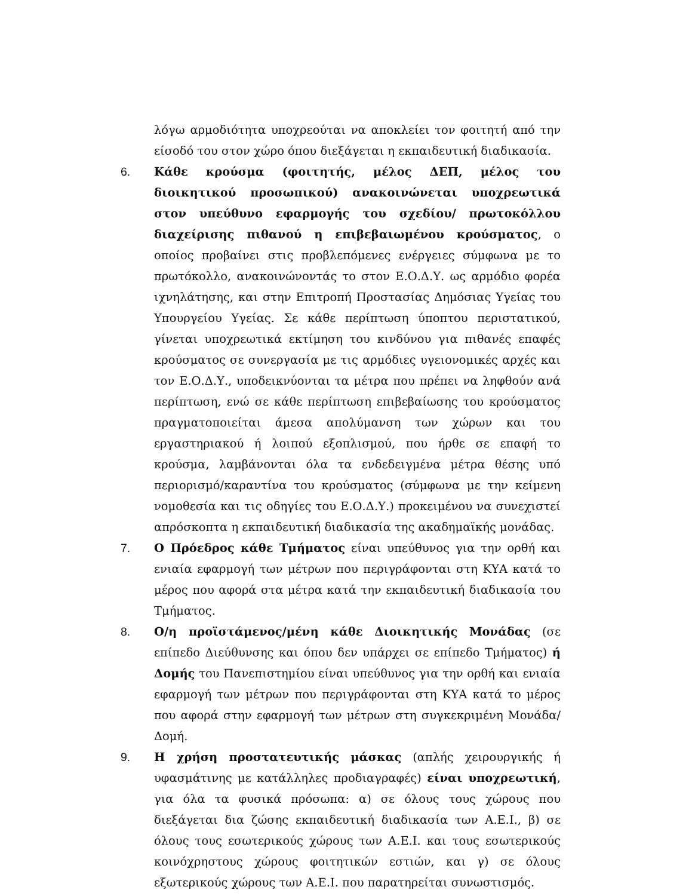λόγω αρμοδιότητα υποχρεούται να αποκλείει τον φοιτητή από την είσοδό του στον χώρο όπου διεξάγεται η εκπαιδευτική διαδικασία.
6. Κάθε κρούσμα (φοιτητής, μέλος ΔΕΠ, μέλος του διοικητικού προσωπικού) ανακοινώνεται υποχρεωτικά στον υπεύθυνο εφαρμογής του σχεδίου/ πρωτοκόλλου διαχείρισης πιθανού η επιβεβαιωμένου κρούσματος, ο οποίος προβαίνει στις προβλεπόμενες ενέργειες σύμφωνα με το πρωτόκολλο, ανακοινώνοντάς το στον Ε.Ο.Δ.Υ. ως αρμόδιο φορέα ιχνηλάτησης, και στην Επιτροπή Προστασίας Δημόσιας Υγείας του Υπουργείου Υγείας. Σε κάθε περίπτωση ύποπτου περιστατικού, γίνεται υποχρεωτικά εκτίμηση του κινδύνου για πιθανές επαφές κρούσματος σε συνεργασία με τις αρμόδιες υγειονομικές αρχές και τον Ε.Ο.Δ.Υ., υποδεικνύονται τα μέτρα που πρέπει να ληφθούν ανά περίπτωση, ενώ σε κάθε περίπτωση επιβεβαίωσης του κρούσματος πραγματοποιείται άμεσα απολύμανση των χώρων και του εργαστηριακού ή λοιπού εξοπλισμού, που ήρθε σε επαφή το κρούσμα, λαμβάνονται όλα τα ενδεδειγμένα μέτρα θέσης υπό περιορισμό/καραντίνα του κρούσματος (σύμφωνα με την κείμενη νομοθεσία και τις οδηγίες του Ε.Ο.Δ.Υ.) προκειμένου να συνεχιστεί απρόσκοπτα η εκπαιδευτική διαδικασία της ακαδημαϊκής μονάδας.
7. Ο Πρόεδρος κάθε Τμήματος είναι υπεύθυνος για την ορθή και ενιαία εφαρμογή των μέτρων που περιγράφονται στη ΚΥΑ κατά το μέρος που αφορά στα μέτρα κατά την εκπαιδευτική διαδικασία του Τμήματος.
8. Ο/η προϊστάμενος/μένη κάθε Διοικητικής Μονάδας (σε επίπεδο Διεύθυνσης και όπου δεν υπάρχει σε επίπεδο Τμήματος) ή Δομής του Πανεπιστημίου είναι υπεύθυνος για την ορθή και ενιαία εφαρμογή των μέτρων που περιγράφονται στη ΚΥΑ κατά το μέρος που αφορά στην εφαρμογή των μέτρων στη συγκεκριμένη Μονάδα/Δομή.
9. Η χρήση προστατευτικής μάσκας (απλής χειρουργικής ή υφασμάτινης με κατάλληλες προδιαγραφές) είναι υποχρεωτική, για όλα τα φυσικά πρόσωπα: α) σε όλους τους χώρους που διεξάγεται δια ζώσης εκπαιδευτική διαδικασία των Α.Ε.Ι., β) σε όλους τους εσωτερικούς χώρους των Α.Ε.Ι. και τους εσωτερικούς κοινόχρηστους χώρους φοιτητικών εστιών, και γ) σε όλους εξωτερικούς χώρους των Α.Ε.Ι. που παρατηρείται συνωστισμός.